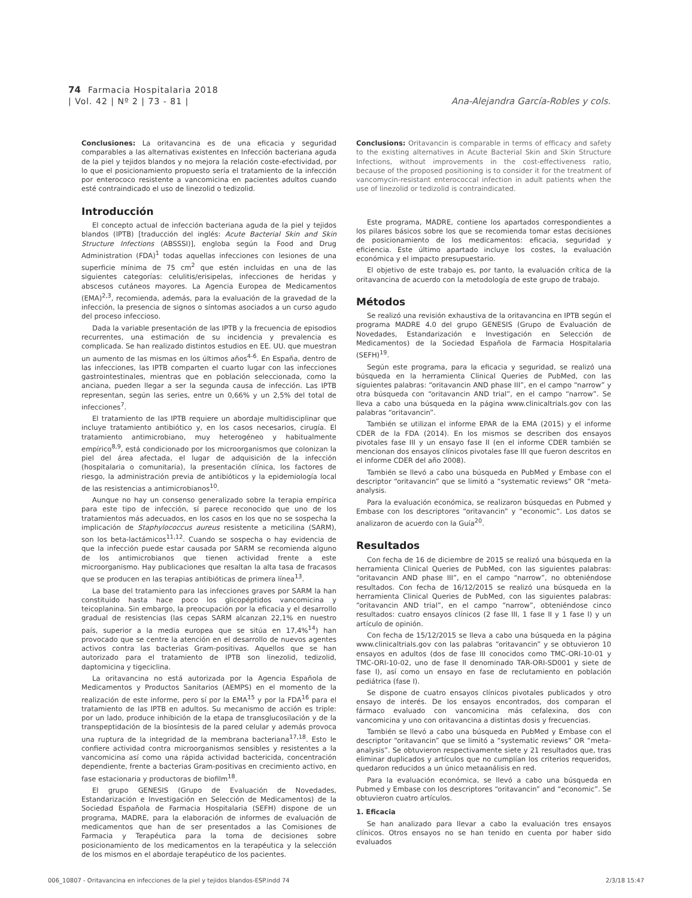74 Farmacia Hospitalaria 2018
| Vol. 42 | Nº 2 | 73 - 81 |
Ana-Alejandra García-Robles y cols.
Conclusiones: La oritavancina es de una eficacia y seguridad comparables a las alternativas existentes en Infección bacteriana aguda de la piel y tejidos blandos y no mejora la relación coste-efectividad, por lo que el posicionamiento propuesto sería el tratamiento de la infección por enterococo resistente a vancomicina en pacientes adultos cuando esté contraindicado el uso de linezolid o tedizolid.
Introducción
El concepto actual de infección bacteriana aguda de la piel y tejidos blandos (IPTB) [traducción del inglés: Acute Bacterial Skin and Skin Structure Infections (ABSSSI)], engloba según la Food and Drug Administration (FDA)<sup>1</sup> todas aquellas infecciones con lesiones de una superficie mínima de 75 cm<sup>2</sup> que estén incluidas en una de las siguientes categorías: celulitis/erisipelas, infecciones de heridas y abscesos cutáneos mayores. La Agencia Europea de Medicamentos (EMA)<sup>2,3</sup>, recomienda, además, para la evaluación de la gravedad de la infección, la presencia de signos o síntomas asociados a un curso agudo del proceso infeccioso.
Dada la variable presentación de las IPTB y la frecuencia de episodios recurrentes, una estimación de su incidencia y prevalencia es complicada. Se han realizado distintos estudios en EE. UU. que muestran un aumento de las mismas en los últimos años<sup>4-6</sup>. En España, dentro de las infecciones, las IPTB comparten el cuarto lugar con las infecciones gastrointestinales, mientras que en población seleccionada, como la anciana, pueden llegar a ser la segunda causa de infección. Las IPTB representan, según las series, entre un 0,66% y un 2,5% del total de infecciones<sup>7</sup>.
El tratamiento de las IPTB requiere un abordaje multidisciplinar que incluye tratamiento antibiótico y, en los casos necesarios, cirugía. El tratamiento antimicrobiano, muy heterogéneo y habitualmente empírico<sup>8,9</sup>, está condicionado por los microorganismos que colonizan la piel del área afectada, el lugar de adquisición de la infección (hospitalaria o comunitaria), la presentación clínica, los factores de riesgo, la administración previa de antibióticos y la epidemiología local de las resistencias a antimicrobianos<sup>10</sup>.
Aunque no hay un consenso generalizado sobre la terapia empírica para este tipo de infección, sí parece reconocido que uno de los tratamientos más adecuados, en los casos en los que no se sospecha la implicación de Staphylococcus aureus resistente a meticilina (SARM), son los beta-lactámicos<sup>11,12</sup>. Cuando se sospecha o hay evidencia de que la infección puede estar causada por SARM se recomienda alguno de los antimicrobianos que tienen actividad frente a este microorganismo. Hay publicaciones que resaltan la alta tasa de fracasos que se producen en las terapias antibióticas de primera línea<sup>13</sup>.
La base del tratamiento para las infecciones graves por SARM la han constituido hasta hace poco los glicopéptidos vancomicina y teicoplanina. Sin embargo, la preocupación por la eficacia y el desarrollo gradual de resistencias (las cepas SARM alcanzan 22,1% en nuestro país, superior a la media europea que se sitúa en 17,4%<sup>14</sup>) han provocado que se centre la atención en el desarrollo de nuevos agentes activos contra las bacterias Gram-positivas. Aquellos que se han autorizado para el tratamiento de IPTB son linezolid, tedizolid, daptomicina y tigeciclina.
La oritavancina no está autorizada por la Agencia Española de Medicamentos y Productos Sanitarios (AEMPS) en el momento de la realización de este informe, pero sí por la EMA<sup>15</sup> y por la FDA<sup>16</sup> para el tratamiento de las IPTB en adultos. Su mecanismo de acción es triple: por un lado, produce inhibición de la etapa de transglucosilación y de la transpeptidación de la biosíntesis de la pared celular y además provoca una ruptura de la integridad de la membrana bacteriana<sup>17,18</sup>. Esto le confiere actividad contra microorganismos sensibles y resistentes a la vancomicina así como una rápida actividad bactericida, concentración dependiente, frente a bacterias Gram-positivas en crecimiento activo, en fase estacionaria y productoras de biofilm<sup>18</sup>.
El grupo GENESIS (Grupo de Evaluación de Novedades, Estandarización e Investigación en Selección de Medicamentos) de la Sociedad Española de Farmacia Hospitalaria (SEFH) dispone de un programa, MADRE, para la elaboración de informes de evaluación de medicamentos que han de ser presentados a las Comisiones de Farmacia y Terapéutica para la toma de decisiones sobre posicionamiento de los medicamentos en la terapéutica y la selección de los mismos en el abordaje terapéutico de los pacientes.
Conclusions: Oritavancin is comparable in terms of efficacy and safety to the existing alternatives in Acute Bacterial Skin and Skin Structure Infections, without improvements in the cost-effectiveness ratio, because of the proposed positioning is to consider it for the treatment of vancomycin-resistant enterococcal infection in adult patients when the use of linezolid or tedizolid is contraindicated.
Este programa, MADRE, contiene los apartados correspondientes a los pilares básicos sobre los que se recomienda tomar estas decisiones de posicionamiento de los medicamentos: eficacia, seguridad y eficiencia. Este último apartado incluye los costes, la evaluación económica y el impacto presupuestario.
El objetivo de este trabajo es, por tanto, la evaluación crítica de la oritavancina de acuerdo con la metodología de este grupo de trabajo.
Métodos
Se realizó una revisión exhaustiva de la oritavancina en IPTB según el programa MADRE 4.0 del grupo GENESIS (Grupo de Evaluación de Novedades, Estandarización e Investigación en Selección de Medicamentos) de la Sociedad Española de Farmacia Hospitalaria (SEFH)<sup>19</sup>.
Según este programa, para la eficacia y seguridad, se realizó una búsqueda en la herramienta Clinical Queries de PubMed, con las siguientes palabras: “oritavancin AND phase III”, en el campo “narrow” y otra búsqueda con “oritavancin AND trial”, en el campo “narrow”. Se lleva a cabo una búsqueda en la página www.clinicaltrials.gov con las palabras “oritavancin”.
También se utilizan el informe EPAR de la EMA (2015) y el informe CDER de la FDA (2014). En los mismos se describen dos ensayos pivotales fase III y un ensayo fase II (en el informe CDER también se mencionan dos ensayos clínicos pivotales fase III que fueron descritos en el informe CDER del año 2008).
También se llevó a cabo una búsqueda en PubMed y Embase con el descriptor “oritavancin” que se limitó a “systematic reviews” OR “meta-analysis.
Para la evaluación económica, se realizaron búsquedas en Pubmed y Embase con los descriptores “oritavancin” y “economic”. Los datos se analizaron de acuerdo con la Guía<sup>20</sup>.
Resultados
Con fecha de 16 de diciembre de 2015 se realizó una búsqueda en la herramienta Clinical Queries de PubMed, con las siguientes palabras: “oritavancin AND phase III”, en el campo “narrow”, no obteniéndose resultados. Con fecha de 16/12/2015 se realizó una búsqueda en la herramienta Clinical Queries de PubMed, con las siguientes palabras: “oritavancin AND trial”, en el campo “narrow”, obteniéndose cinco resultados: cuatro ensayos clínicos (2 fase III, 1 fase II y 1 fase I) y un artículo de opinión.
Con fecha de 15/12/2015 se lleva a cabo una búsqueda en la página www.clinicaltrials.gov con las palabras “oritavancin” y se obtuvieron 10 ensayos en adultos (dos de fase III conocidos como TMC-ORI-10-01 y TMC-ORI-10-02, uno de fase II denominado TAR-ORI-SD001 y siete de fase I), así como un ensayo en fase de reclutamiento en población pediátrica (fase I).
Se dispone de cuatro ensayos clínicos pivotales publicados y otro ensayo de interés. De los ensayos encontrados, dos comparan el fármaco evaluado con vancomicina más cefalexina, dos con vancomicina y uno con oritavancina a distintas dosis y frecuencias.
También se llevó a cabo una búsqueda en PubMed y Embase con el descriptor “oritavancin” que se limitó a “systematic reviews” OR “meta-analysis”. Se obtuvieron respectivamente siete y 21 resultados que, tras eliminar duplicados y artículos que no cumplían los criterios requeridos, quedaron reducidos a un único metaanálisis en red.
Para la evaluación económica, se llevó a cabo una búsqueda en Pubmed y Embase con los descriptores “oritavancin” and “economic”. Se obtuvieron cuatro artículos.
1. Eficacia
Se han analizado para llevar a cabo la evaluación tres ensayos clínicos. Otros ensayos no se han tenido en cuenta por haber sido evaluados
006_10807 - Oritavancina en infecciones de la piel y tejidos blandos-ESP.indd 74 2/3/18 15:47